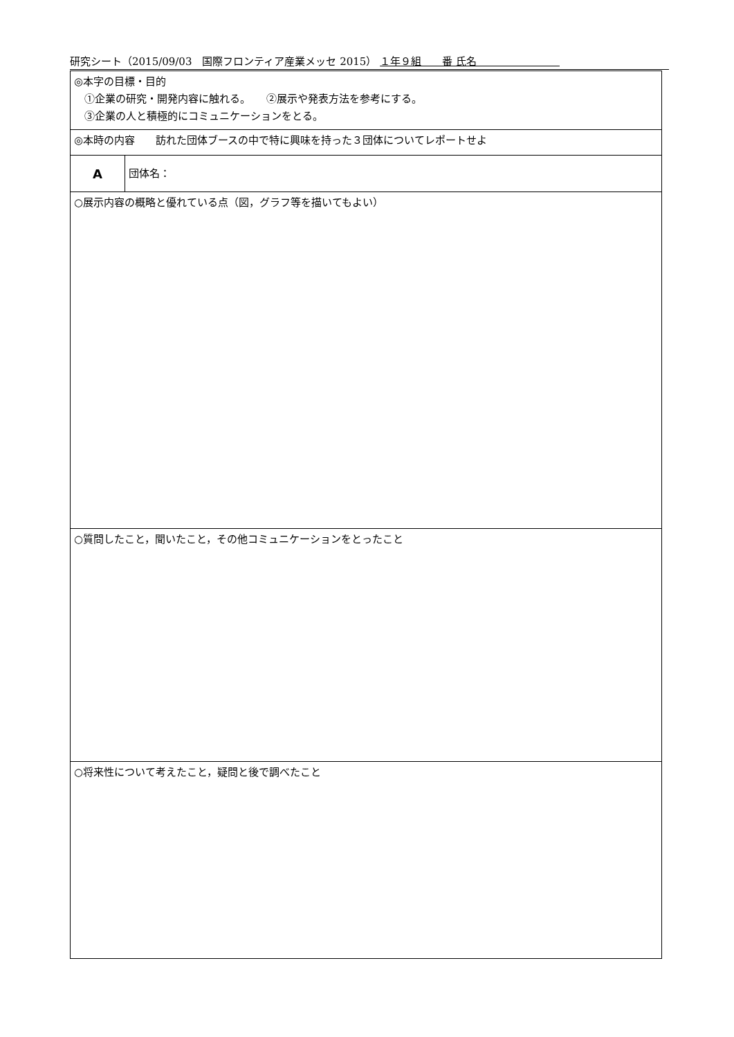研究シート（2015/09/03　国際フロンティア産業メッセ 2015） １年９組　　番 氏名　　　　　　　　
| ◎本字の目標・目的 ①企業の研究・開発内容に触れる。 ②展示や発表方法を参考にする。 ③企業の人と積極的にコミュニケーションをとる。 | |
| ◎本時の内容 訪れた団体ブースの中で特に興味を持った３団体についてレポートせよ | |
| A | 団体名： |
| ○展示内容の概略と優れている点（図，グラフ等を描いてもよい） | |
| ○質問したこと，聞いたこと，その他コミュニケーションをとったこと | |
| ○将来性について考えたこと，疑問と後で調べたこと | |